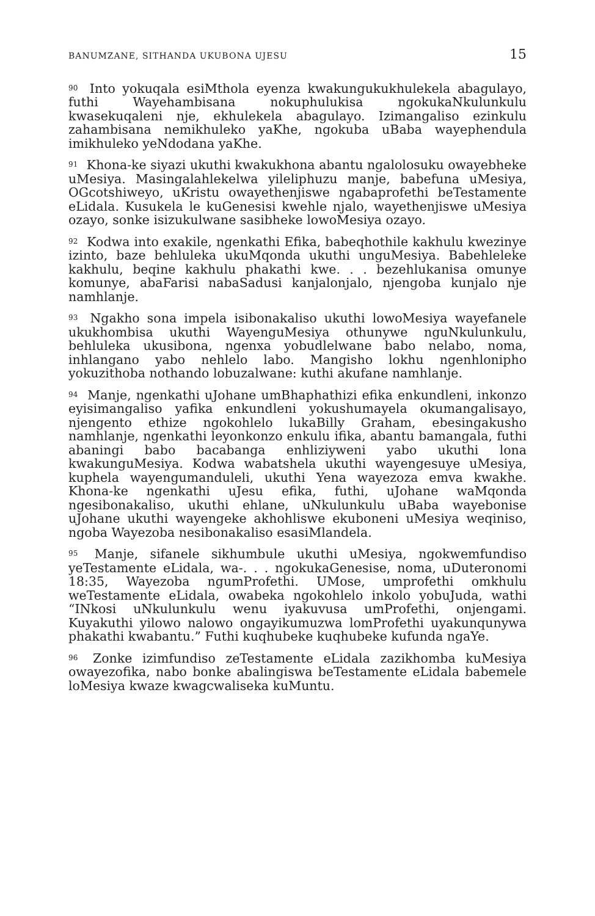BANUMZANE, SITHANDA UKUBONA UJESU 15
<sup>90</sup> Into yokuqala esiMthola eyenza kwakungukukhulekela abagulayo, futhi Wayehambisana nokuphulukisa ngokukaNkulunkulu kwasekuqaleni nje, ekhulekela abagulayo. Izimangaliso ezinkulu zahambisana nemikhuleko yaKhe, ngokuba uBaba wayephendula imikhuleko yeNdodana yaKhe.
<sup>91</sup> Khona-ke siyazi ukuthi kwakukhona abantu ngalolosuku owayebheke uMesiya. Masingalahlekelwa yileliphuzu manje, babefuna uMesiya, OGcotshiweyo, uKristu owayethenjiswe ngabaprofethi beTestamente eLidala. Kusukela le kuGenesisi kwehle njalo, wayethenjiswe uMesiya ozayo, sonke isizukulwane sasibheke lowoMesiya ozayo.
<sup>92</sup> Kodwa into exakile, ngenkathi Efika, babeqhothile kakhulu kwezinye izinto, baze behluleka ukuMqonda ukuthi unguMesiya. Babehleleke kakhulu, beqine kakhulu phakathi kwe. . . bezehlukanisa omunye komunye, abaFarisi nabaSadusi kanjalonjalo, njengoba kunjalo nje namhlanje.
<sup>93</sup> Ngakho sona impela isibonakaliso ukuthi lowoMesiya wayefanele ukukhombisa ukuthi WayenguMesiya othunywe nguNkulunkulu, behluleka ukusibona, ngenxa yobudlelwane babo nelabo, noma, inhlangano yabo nehlelo labo. Mangisho lokhu ngenhlonipho yokuzithoba nothando lobuzalwane: kuthi akufane namhlanje.
<sup>94</sup> Manje, ngenkathi uJohane umBhaphathizi efika enkundleni, inkonzo eyisimangaliso yafika enkundleni yokushumayela okumangalisayo, njengento ethize ngokohlelo lukaBilly Graham, ebesingakusho namhlanje, ngenkathi leyonkonzo enkulu ifika, abantu bamangala, futhi abaningi babo bacabanga enhliziyweni yabo ukuthi lona kwakunguMesiya. Kodwa wabatshela ukuthi wayengesuye uMesiya, kuphela wayengumanduleli, ukuthi Yena wayezoza emva kwakhe. Khona-ke ngenkathi uJesu efika, futhi, uJohane waMqonda ngesibonakaliso, ukuthi ehlane, uNkulunkulu uBaba wayebonise uJohane ukuthi wayengeke akhohliswe ekuboneni uMesiya weqiniso, ngoba Wayezoba nesibonakaliso esasiMlandela.
<sup>95</sup> Manje, sifanele sikhumbule ukuthi uMesiya, ngokwemfundiso yeTestamente eLidala, wa-. . . ngokukaGenesise, noma, uDuteronomi 18:35, Wayezoba ngumProfethi. UMose, umprofethi omkhulu weTestamente eLidala, owabeka ngokohlelo inkolo yobuJuda, wathi “INkosi uNkulunkulu wenu iyakuvusa umProfethi, onjengami. Kuyakuthi yilowo nalowo ongayikumuzwa lomProfethi uyakunqunywa phakathi kwabantu.” Futhi kuqhubeke kuqhubeke kufunda ngaYe.
<sup>96</sup> Zonke izimfundiso zeTestamente eLidala zazikhomba kuMesiya owayezofika, nabo bonke abalingiswa beTestamente eLidala babemele loMesiya kwaze kwagcwaliseka kuMuntu.